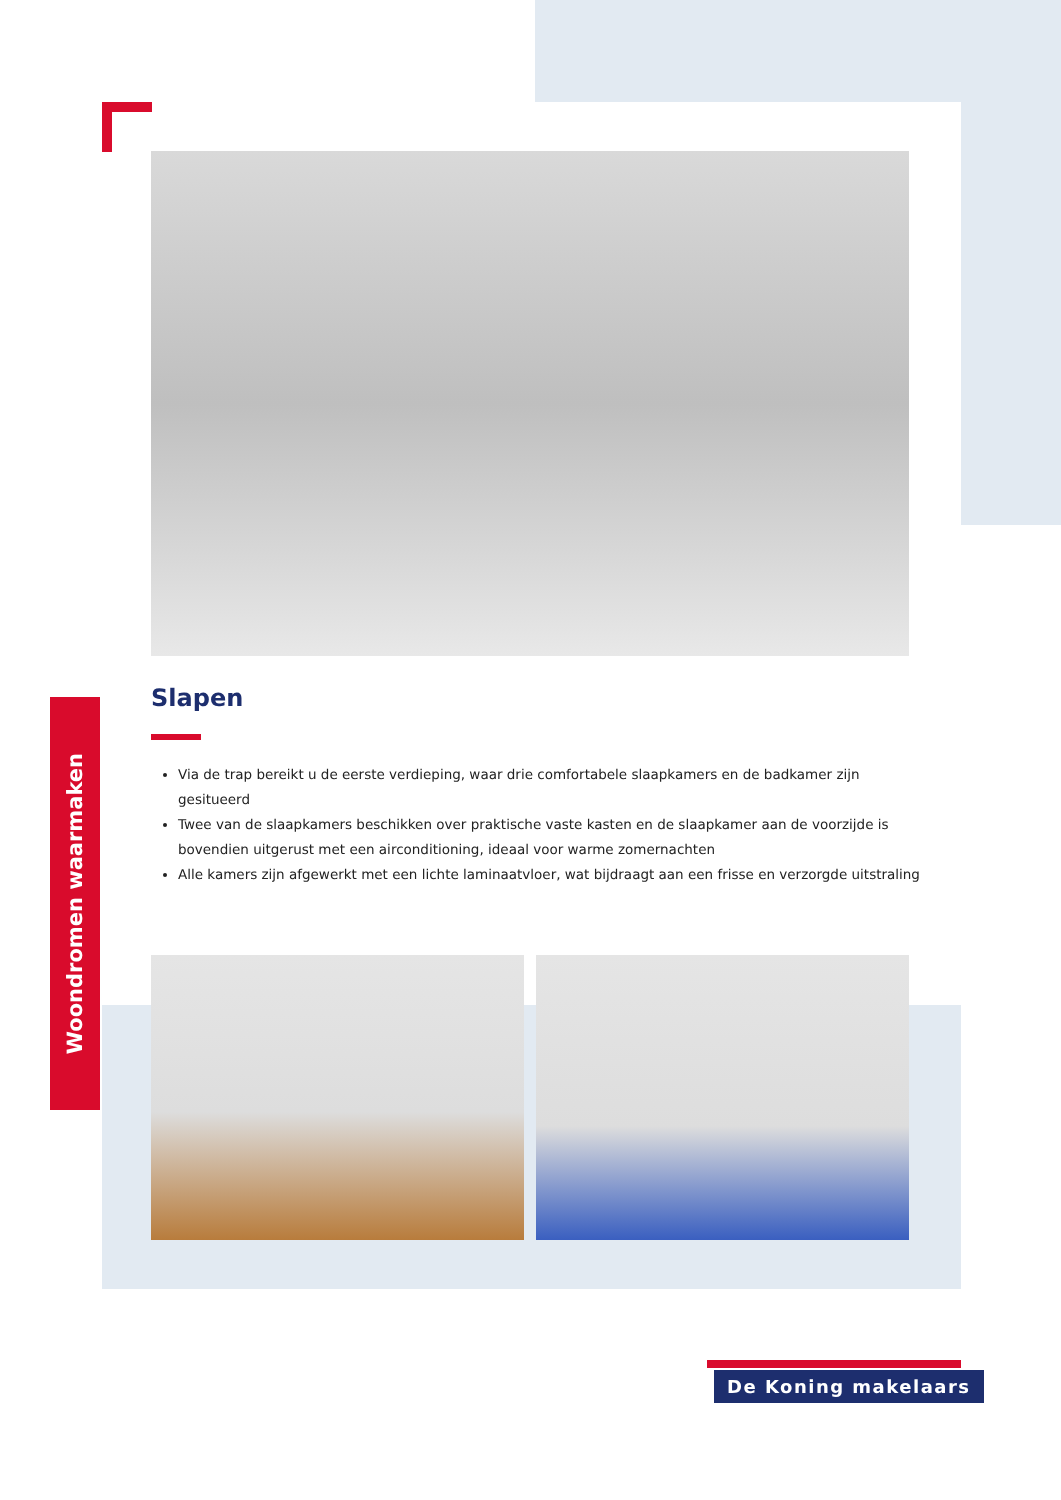Slapen
Via de trap bereikt u de eerste verdieping, waar drie comfortabele slaapkamers en de badkamer zijn gesitueerd
Twee van de slaapkamers beschikken over praktische vaste kasten en de slaapkamer aan de voorzijde is bovendien uitgerust met een airconditioning, ideaal voor warme zomernachten
Alle kamers zijn afgewerkt met een lichte laminaatvloer, wat bijdraagt aan een frisse en verzorgde uitstraling
Woondromen waarmaken
De Koning makelaars